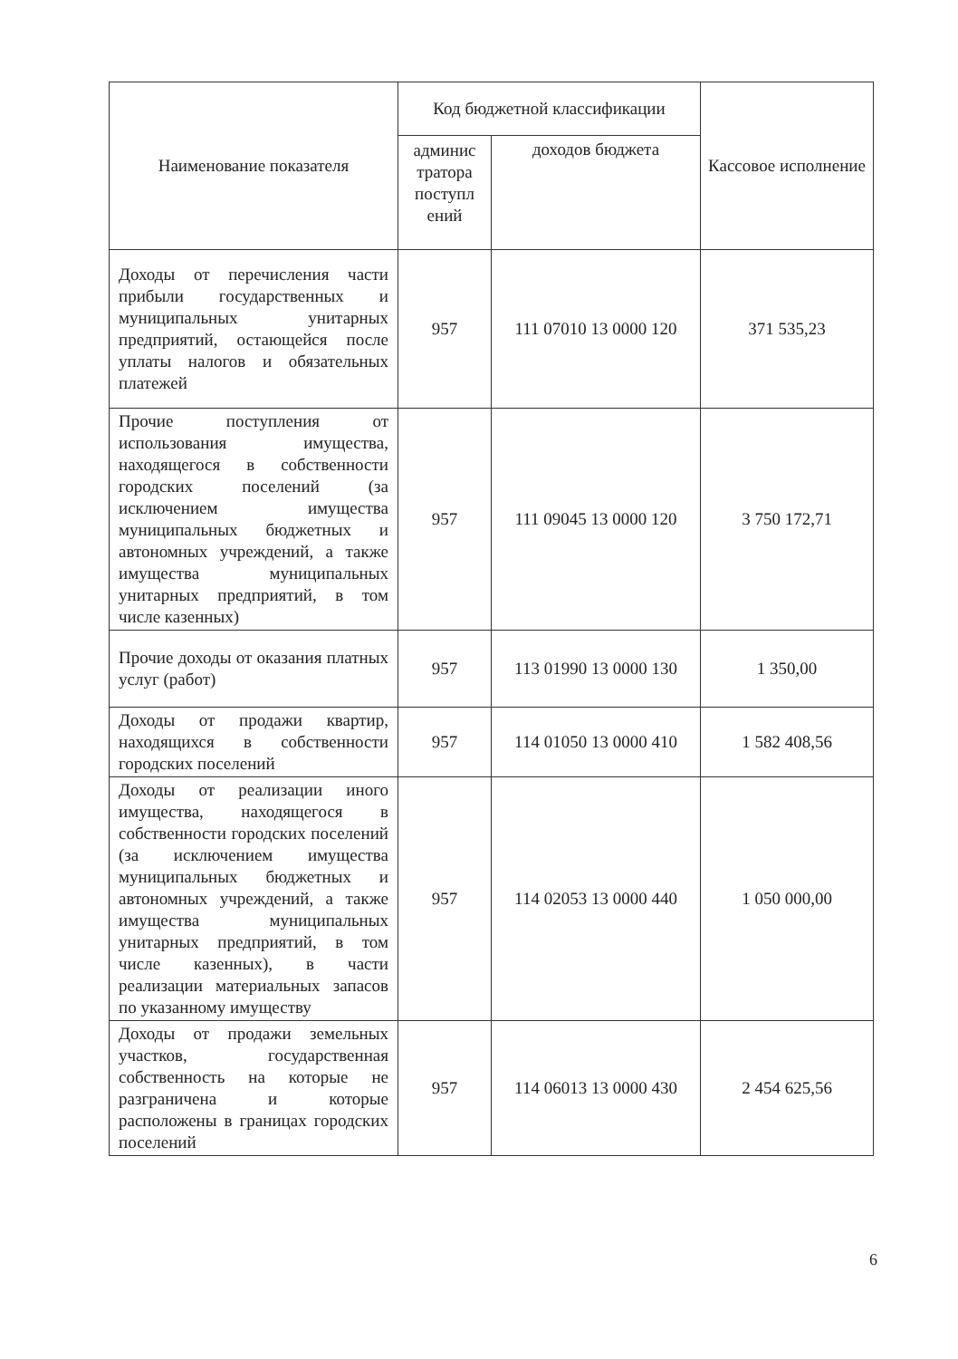| Наименование показателя | Код бюджетной классификации | | Кассовое исполнение |
| --- | --- | --- | --- |
| | админис тратора поступл ений | доходов бюджета | |
| Доходы от перечисления части прибыли государственных и муниципальных унитарных предприятий, остающейся после уплаты налогов и обязательных платежей | 957 | 111 07010 13 0000 120 | 371 535,23 |
| Прочие поступления от использования имущества, находящегося в собственности городских поселений (за исключением имущества муниципальных бюджетных и автономных учреждений, а также имущества муниципальных унитарных предприятий, в том числе казенных) | 957 | 111 09045 13 0000 120 | 3 750 172,71 |
| Прочие доходы от оказания платных услуг (работ) | 957 | 113 01990 13 0000 130 | 1 350,00 |
| Доходы от продажи квартир, находящихся в собственности городских поселений | 957 | 114 01050 13 0000 410 | 1 582 408,56 |
| Доходы от реализации иного имущества, находящегося в собственности городских поселений (за исключением имущества муниципальных бюджетных и автономных учреждений, а также имущества муниципальных унитарных предприятий, в том числе казенных), в части реализации материальных запасов по указанному имуществу | 957 | 114 02053 13 0000 440 | 1 050 000,00 |
| Доходы от продажи земельных участков, государственная собственность на которые не разграничена и которые расположены в границах городских поселений | 957 | 114 06013 13 0000 430 | 2 454 625,56 |
6